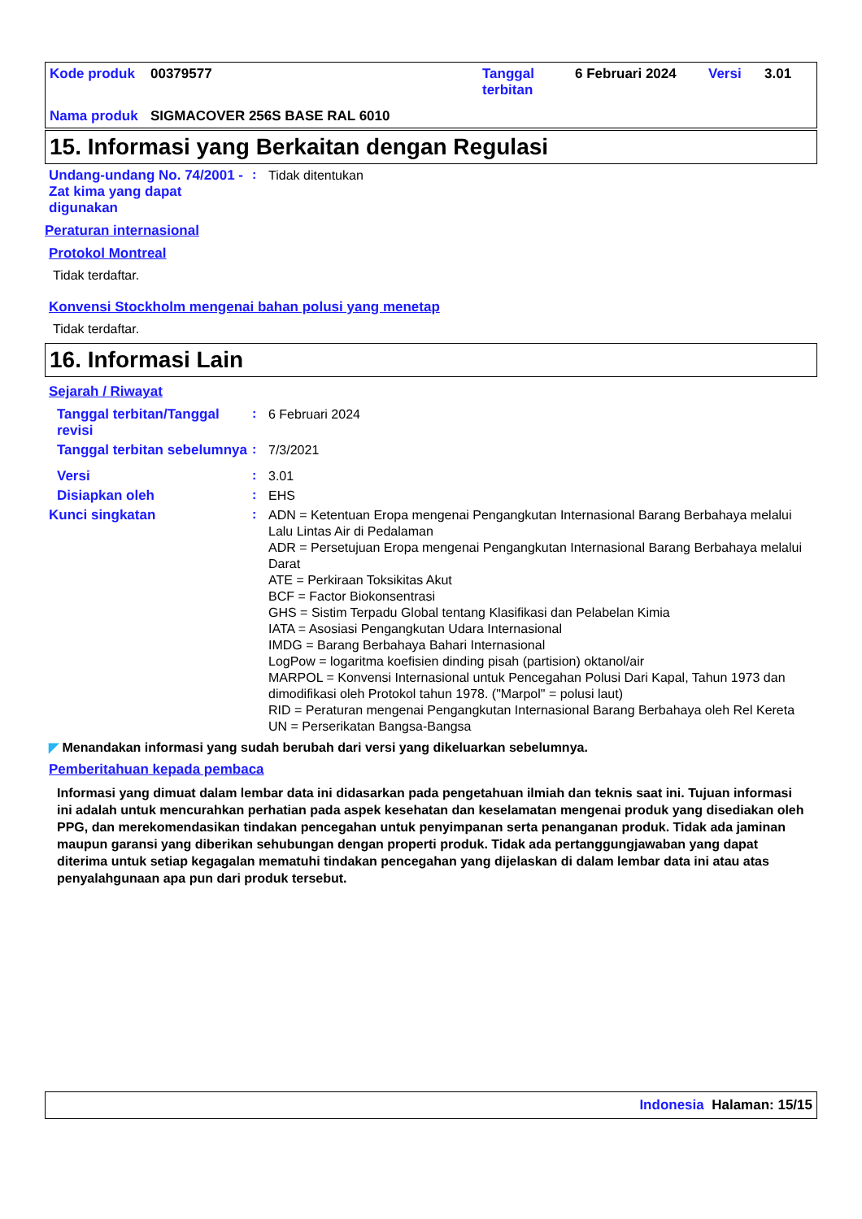| Kode produk | 00379577 | Tanggal terbitan | 6 Februari 2024 | Versi | 3.01 |
| Nama produk | SIGMACOVER 256S BASE RAL 6010 | | | | |
15. Informasi yang Berkaitan dengan Regulasi
Undang-undang No. 74/2001 - Zat kima yang dapat digunakan
:
Tidak ditentukan
Peraturan internasional
Protokol Montreal
Tidak terdaftar.
Konvensi Stockholm mengenai bahan polusi yang menetap
Tidak terdaftar.
16. Informasi Lain
Sejarah / Riwayat
Tanggal terbitan/Tanggal revisi
:
6 Februari 2024
Tanggal terbitan sebelumnya
:
7/3/2021
Versi :
3.01
Disiapkan oleh :
EHS
Kunci singkatan :
ADN = Ketentuan Eropa mengenai Pengangkutan Internasional Barang Berbahaya melalui Lalu Lintas Air di Pedalaman
ADR = Persetujuan Eropa mengenai Pengangkutan Internasional Barang Berbahaya melalui Darat
ATE = Perkiraan Toksikitas Akut
BCF = Factor Biokonsentrasi
GHS = Sistim Terpadu Global tentang Klasifikasi dan Pelabelan Kimia
IATA = Asosiasi Pengangkutan Udara Internasional
IMDG = Barang Berbahaya Bahari Internasional
LogPow = logaritma koefisien dinding pisah (partision) oktanol/air
MARPOL = Konvensi Internasional untuk Pencegahan Polusi Dari Kapal, Tahun 1973 dan dimodifikasi oleh Protokol tahun 1978. ("Marpol" = polusi laut)
RID = Peraturan mengenai Pengangkutan Internasional Barang Berbahaya oleh Rel Kereta
UN = Perserikatan Bangsa-Bangsa
◤ Menandakan informasi yang sudah berubah dari versi yang dikeluarkan sebelumnya.
Pemberitahuan kepada pembaca
Informasi yang dimuat dalam lembar data ini didasarkan pada pengetahuan ilmiah dan teknis saat ini. Tujuan informasi ini adalah untuk mencurahkan perhatian pada aspek kesehatan dan keselamatan mengenai produk yang disediakan oleh PPG, dan merekomendasikan tindakan pencegahan untuk penyimpanan serta penanganan produk. Tidak ada jaminan maupun garansi yang diberikan sehubungan dengan properti produk. Tidak ada pertanggungjawaban yang dapat diterima untuk setiap kegagalan mematuhi tindakan pencegahan yang dijelaskan di dalam lembar data ini atau atas penyalahgunaan apa pun dari produk tersebut.
Indonesia Halaman: 15/15